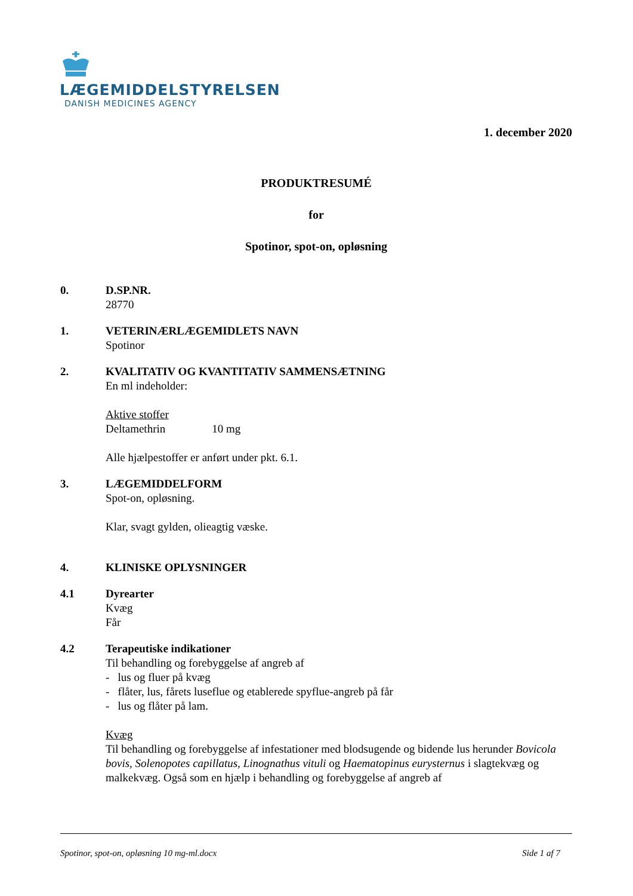LÆGEMIDDELSTYRELSEN
DANISH MEDICINES AGENCY
1. december 2020
PRODUKTRESUMÉ
for
Spotinor, spot-on, opløsning
0. D.SP.NR.
28770
1. VETERINÆRLÆGEMIDLETS NAVN
Spotinor
2. KVALITATIV OG KVANTITATIV SAMMENSÆTNING
En ml indeholder:
Aktive stoffer
Deltamethrin 10 mg
Alle hjælpestoffer er anført under pkt. 6.1.
3. LÆGEMIDDELFORM
Spot-on, opløsning.
Klar, svagt gylden, olieagtig væske.
4. KLINISKE OPLYSNINGER
4.1 Dyrearter
Kvæg
Får
4.2 Terapeutiske indikationer
Til behandling og forebyggelse af angreb af
- lus og fluer på kvæg
- flåter, lus, fårets luseflue og etablerede spyflue-angreb på får
- lus og flåter på lam.
Kvæg
Til behandling og forebyggelse af infestationer med blodsugende og bidende lus herunder Bovicola bovis, Solenopotes capillatus, Linognathus vituli og Haematopinus eurysternus i slagtekvæg og malkekvæg. Også som en hjælp i behandling og forebyggelse af angreb af
Spotinor, spot-on, opløsning 10 mg-ml.docx Side 1 af 7